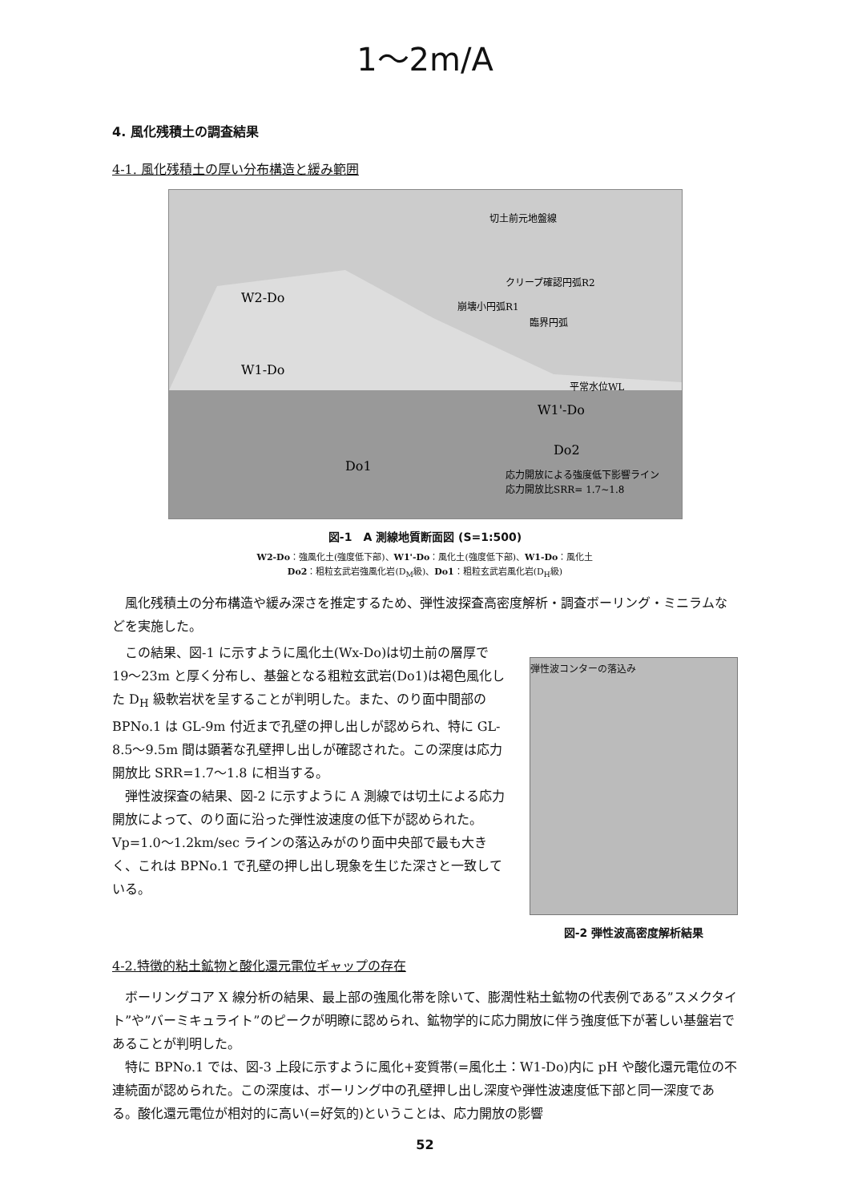1〜2m/A
4. 風化残積土の調査結果
4-1. 風化残積土の厚い分布構造と緩み範囲
W2-Do
W1-Do
Do1
W1'-Do
Do2
応力開放による強度低下影響ライン
応力開放比SRR= 1.7~1.8
切土前元地盤線
クリープ確認円弧R2
崩壊小円弧R1
臨界円弧
平常水位WL
図-1　A 測線地質断面図 (S=1:500)
W2-Do：強風化土(強度低下部)、W1'-Do：風化土(強度低下部)、W1-Do：風化土
Do2：粗粒玄武岩強風化岩(D<sub>M</sub>級)、Do1：粗粒玄武岩風化岩(D<sub>H</sub>級)
風化残積土の分布構造や緩み深さを推定するため、弾性波探査高密度解析・調査ボーリング・ミニラムなどを実施した。
この結果、図-1 に示すように風化土(Wx-Do)は切土前の層厚で 19〜23m と厚く分布し、基盤となる粗粒玄武岩(Do1)は褐色風化した D<sub>H</sub> 級軟岩状を呈することが判明した。また、のり面中間部の BPNo.1 は GL-9m 付近まで孔壁の押し出しが認められ、特に GL-8.5〜9.5m 間は顕著な孔壁押し出しが確認された。この深度は応力開放比 SRR=1.7〜1.8 に相当する。
弾性波探査の結果、図-2 に示すように A 測線では切土による応力開放によって、のり面に沿った弾性波速度の低下が認められた。Vp=1.0〜1.2km/sec ラインの落込みがのり面中央部で最も大きく、これは BPNo.1 で孔壁の押し出し現象を生じた深さと一致している。
弾性波コンターの落込み
図-2 弾性波高密度解析結果
4-2.特徴的粘土鉱物と酸化還元電位ギャップの存在
ボーリングコア X 線分析の結果、最上部の強風化帯を除いて、膨潤性粘土鉱物の代表例である”スメクタイト”や”バーミキュライト”のピークが明瞭に認められ、鉱物学的に応力開放に伴う強度低下が著しい基盤岩であることが判明した。
特に BPNo.1 では、図-3 上段に示すように風化+変質帯(=風化土：W1-Do)内に pH や酸化還元電位の不連続面が認められた。この深度は、ボーリング中の孔壁押し出し深度や弾性波速度低下部と同一深度である。酸化還元電位が相対的に高い(=好気的)ということは、応力開放の影響
52